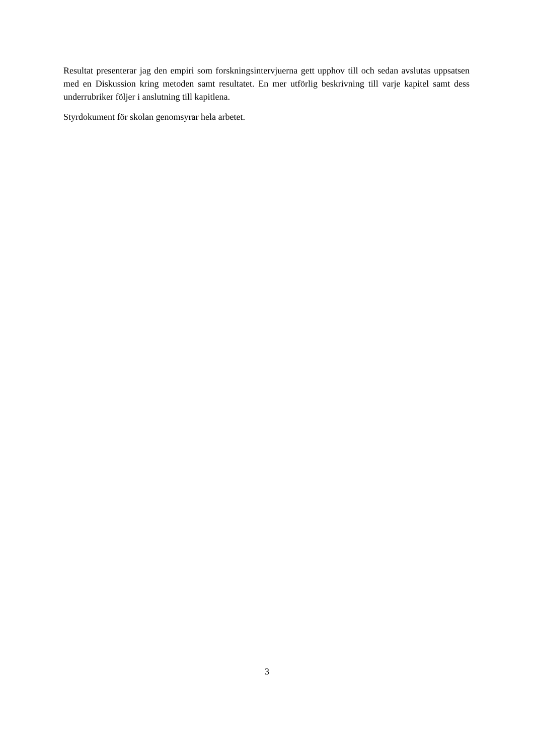Resultat presenterar jag den empiri som forskningsintervjuerna gett upphov till och sedan avslutas uppsatsen med en Diskussion kring metoden samt resultatet. En mer utförlig beskrivning till varje kapitel samt dess underrubriker följer i anslutning till kapitlena.
Styrdokument för skolan genomsyrar hela arbetet.
3